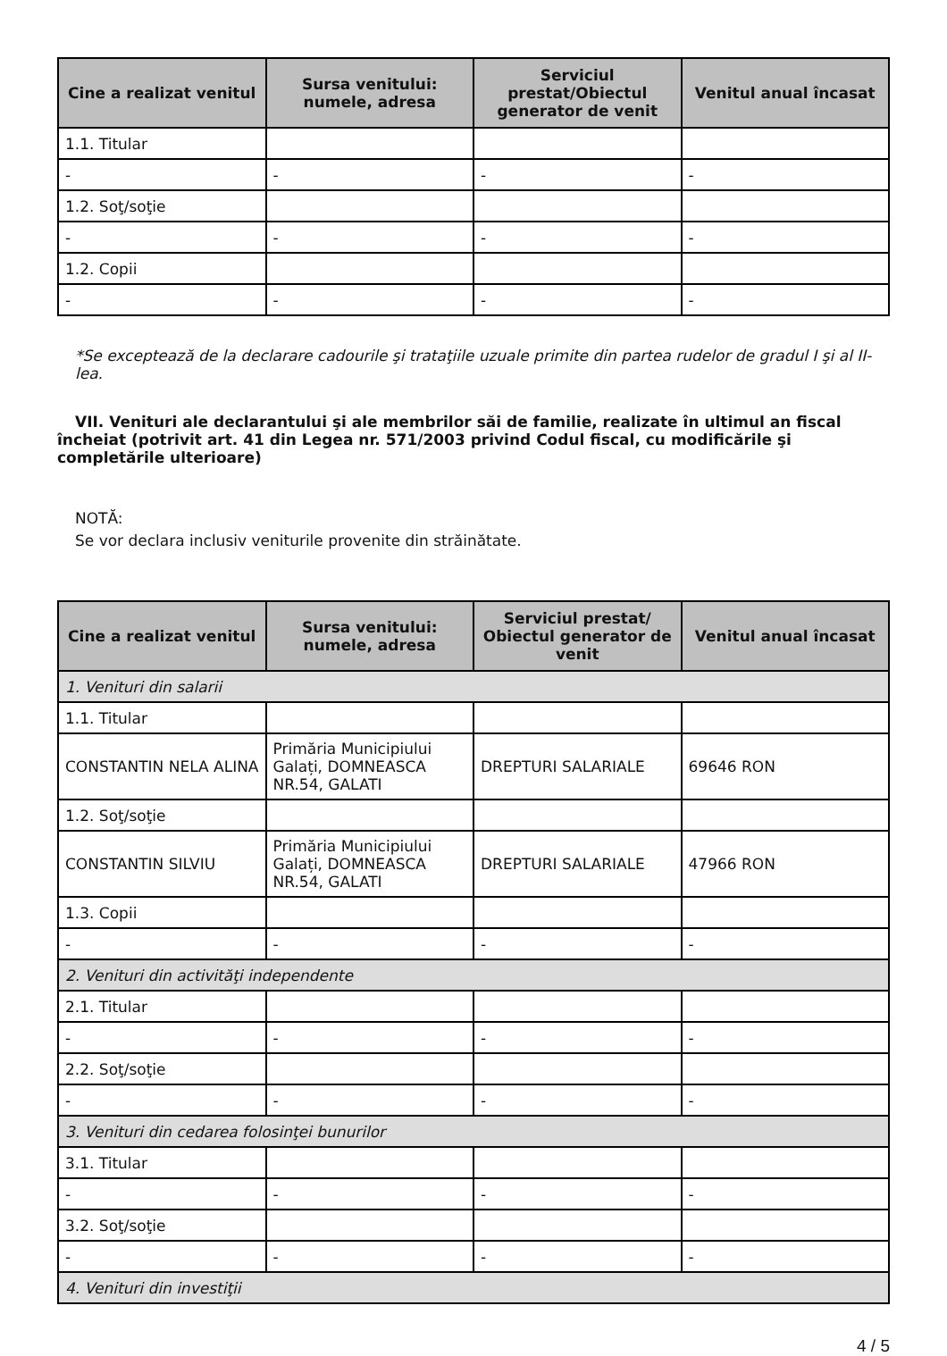| Cine a realizat venitul | Sursa venitului: numele, adresa | Serviciul prestat/Obiectul generator de venit | Venitul anual încasat |
| --- | --- | --- | --- |
| 1.1. Titular | | | |
| - | - | - | - |
| 1.2. Soţ/soţie | | | |
| - | - | - | - |
| 1.2. Copii | | | |
| - | - | - | - |
*Se exceptează de la declarare cadourile şi trataţiile uzuale primite din partea rudelor de gradul I şi al II-lea.
VII. Venituri ale declarantului şi ale membrilor săi de familie, realizate în ultimul an fiscal încheiat (potrivit art. 41 din Legea nr. 571/2003 privind Codul fiscal, cu modificările şi completările ulterioare)
NOTĂ:
Se vor declara inclusiv veniturile provenite din străinătate.
| Cine a realizat venitul | Sursa venitului: numele, adresa | Serviciul prestat/ Obiectul generator de venit | Venitul anual încasat |
| --- | --- | --- | --- |
| 1. Venituri din salarii | | | |
| 1.1. Titular | | | |
| CONSTANTIN NELA ALINA | Primăria Municipiului Galați, DOMNEASCA NR.54, GALATI | DREPTURI SALARIALE | 69646 RON |
| 1.2. Soţ/soţie | | | |
| CONSTANTIN SILVIU | Primăria Municipiului Galați, DOMNEASCA NR.54, GALATI | DREPTURI SALARIALE | 47966 RON |
| 1.3. Copii | | | |
| - | - | - | - |
| 2. Venituri din activităţi independente | | | |
| 2.1. Titular | | | |
| - | - | - | - |
| 2.2. Soţ/soţie | | | |
| - | - | - | - |
| 3. Venituri din cedarea folosinţei bunurilor | | | |
| 3.1. Titular | | | |
| - | - | - | - |
| 3.2. Soţ/soţie | | | |
| - | - | - | - |
| 4. Venituri din investiţii | | | |
4 / 5